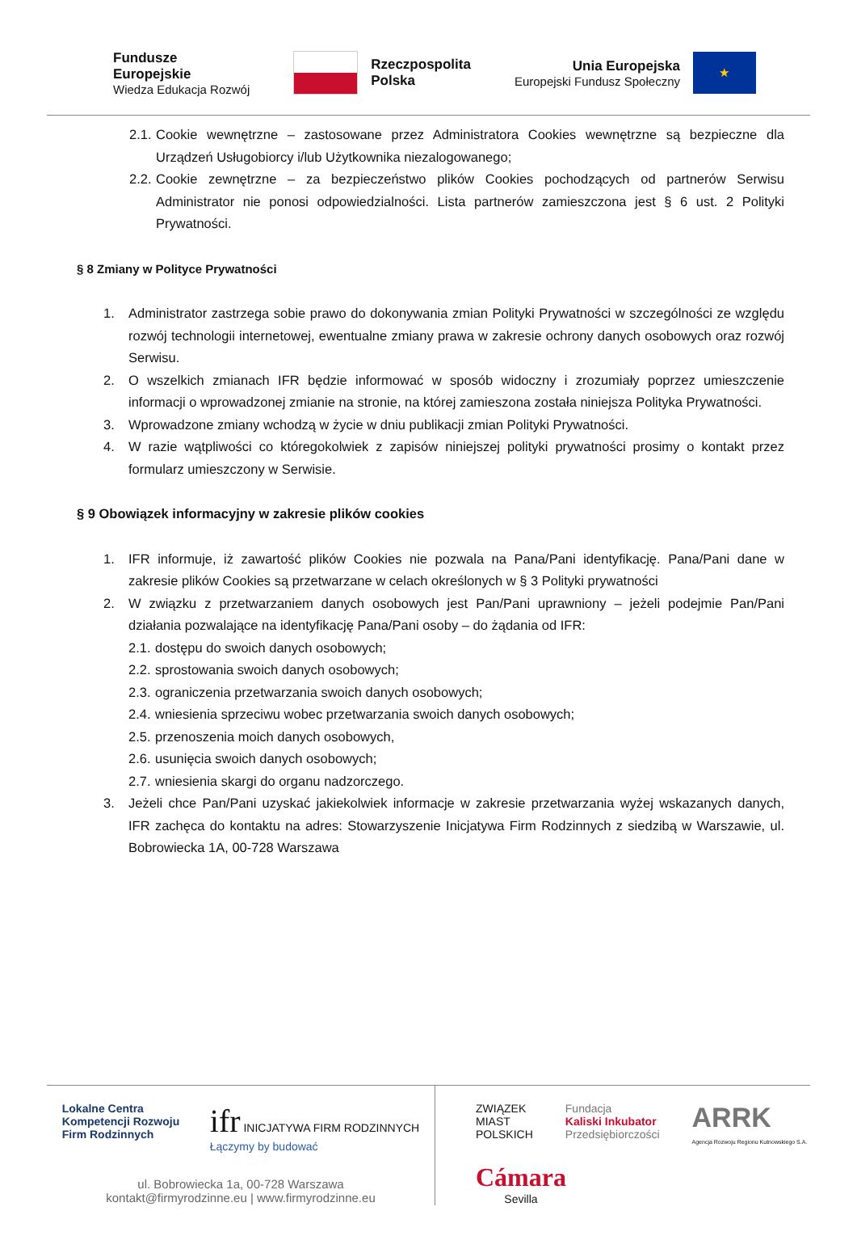Fundusze
Europejskie
Wiedza Edukacja Rozwój
Rzeczpospolita
Polska
Unia Europejska
Europejski Fundusz Społeczny
★
2.1. Cookie wewnętrzne – zastosowane przez Administratora Cookies wewnętrzne są bezpieczne dla Urządzeń Usługobiorcy i/lub Użytkownika niezalogowanego;
2.2. Cookie zewnętrzne – za bezpieczeństwo plików Cookies pochodzących od partnerów Serwisu Administrator nie ponosi odpowiedzialności. Lista partnerów zamieszczona jest § 6 ust. 2 Polityki Prywatności.
§ 8 Zmiany w Polityce Prywatności
1. Administrator zastrzega sobie prawo do dokonywania zmian Polityki Prywatności w szczególności ze względu rozwój technologii internetowej, ewentualne zmiany prawa w zakresie ochrony danych osobowych oraz rozwój Serwisu.
2. O wszelkich zmianach IFR będzie informować w sposób widoczny i zrozumiały poprzez umieszczenie informacji o wprowadzonej zmianie na stronie, na której zamieszona została niniejsza Polityka Prywatności.
3. Wprowadzone zmiany wchodzą w życie w dniu publikacji zmian Polityki Prywatności.
4. W razie wątpliwości co któregokolwiek z zapisów niniejszej polityki prywatności prosimy o kontakt przez formularz umieszczony w Serwisie.
§ 9 Obowiązek informacyjny w zakresie plików cookies
1. IFR informuje, iż zawartość plików Cookies nie pozwala na Pana/Pani identyfikację. Pana/Pani dane w zakresie plików Cookies są przetwarzane w celach określonych w § 3 Polityki prywatności
2. W związku z przetwarzaniem danych osobowych jest Pan/Pani uprawniony – jeżeli podejmie Pan/Pani działania pozwalające na identyfikację Pana/Pani osoby – do żądania od IFR:
2.1. dostępu do swoich danych osobowych;
2.2. sprostowania swoich danych osobowych;
2.3. ograniczenia przetwarzania swoich danych osobowych;
2.4. wniesienia sprzeciwu wobec przetwarzania swoich danych osobowych;
2.5. przenoszenia moich danych osobowych,
2.6. usunięcia swoich danych osobowych;
2.7. wniesienia skargi do organu nadzorczego.
3. Jeżeli chce Pan/Pani uzyskać jakiekolwiek informacje w zakresie przetwarzania wyżej wskazanych danych, IFR zachęca do kontaktu na adres: Stowarzyszenie Inicjatywa Firm Rodzinnych z siedzibą w Warszawie, ul. Bobrowiecka 1A, 00-728 Warszawa
Lokalne Centra
Kompetencji Rozwoju
Firm Rodzinnych
ifr INICJATYWA FIRM RODZINNYCH
Łączymy by budować
ul. Bobrowiecka 1a, 00-728 Warszawa
kontakt@firmyrodzinne.eu | www.firmyrodzinne.eu
ZWIĄZEK
MIAST
POLSKICH
Fundacja
Kaliski Inkubator
Przedsiębiorczości
ARRK
Agencja Rozwoju Regionu Kutnowskiego S.A.
Cámara
Sevilla